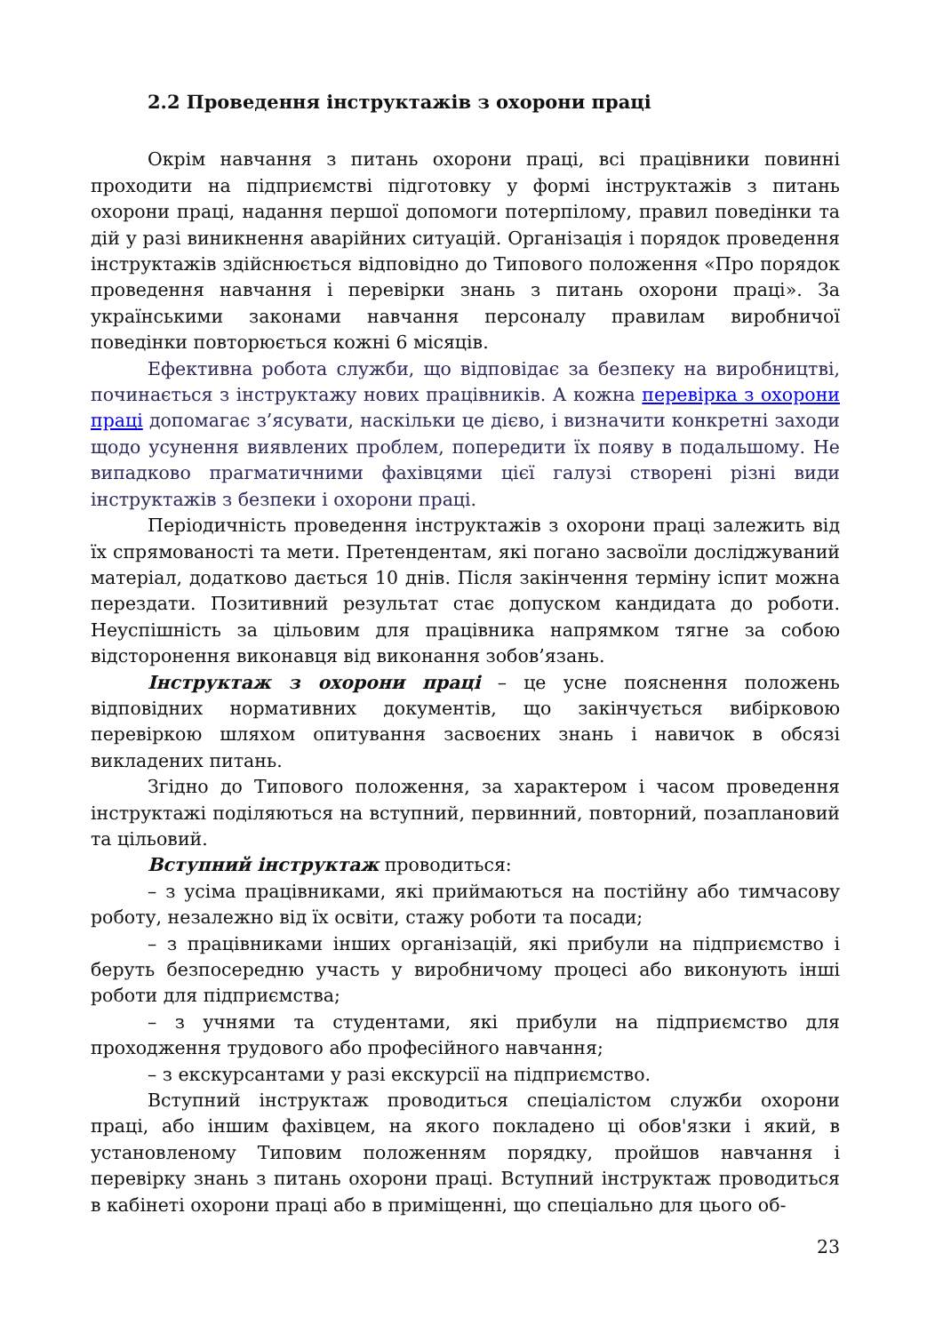2.2 Проведення інструктажів з охорони праці
Окрім навчання з питань охорони праці, всі працівники повинні проходити на підприємстві підготовку у формі інструктажів з питань охорони праці, надання першої допомоги потерпілому, правил поведінки та дій у разі виникнення аварійних ситуацій. Організація і порядок проведення інструктажів здійснюється відповідно до Типового положення «Про порядок проведення навчання і перевірки знань з питань охорони праці». За українськими законами навчання персоналу правилам виробничої поведінки повторюється кожні 6 місяців.
Ефективна робота служби, що відповідає за безпеку на виробництві, починається з інструктажу нових працівників. А кожна перевірка з охорони праці допомагає з’ясувати, наскільки це дієво, і визначити конкретні заходи щодо усунення виявлених проблем, попередити їх появу в подальшому. Не випадково прагматичними фахівцями цієї галузі створені різні види інструктажів з безпеки і охорони праці.
Періодичність проведення інструктажів з охорони праці залежить від їх спрямованості та мети. Претендентам, які погано засвоїли досліджуваний матеріал, додатково дається 10 днів. Після закінчення терміну іспит можна перездати. Позитивний результат стає допуском кандидата до роботи. Неуспішність за цільовим для працівника напрямком тягне за собою відсторонення виконавця від виконання зобов’язань.
Інструктаж з охорони праці – це усне пояснення положень відповідних нормативних документів, що закінчується вибірковою перевіркою шляхом опитування засвоєних знань і навичок в обсязі викладених питань.
Згідно до Типового положення, за характером і часом проведення інструктажі поділяються на вступний, первинний, повторний, позаплановий та цільовий.
Вступний інструктаж проводиться:
– з усіма працівниками, які приймаються на постійну або тимчасову роботу, незалежно від їх освіти, стажу роботи та посади;
– з працівниками інших організацій, які прибули на підприємство і беруть безпосередню участь у виробничому процесі або виконують інші роботи для підприємства;
– з учнями та студентами, які прибули на підприємство для проходження трудового або професійного навчання;
– з екскурсантами у разі екскурсії на підприємство.
Вступний інструктаж проводиться спеціалістом служби охорони праці, або іншим фахівцем, на якого покладено ці обов'язки і який, в установленому Типовим положенням порядку, пройшов навчання і перевірку знань з питань охорони праці. Вступний інструктаж проводиться в кабінеті охорони праці або в приміщенні, що спеціально для цього об-
23